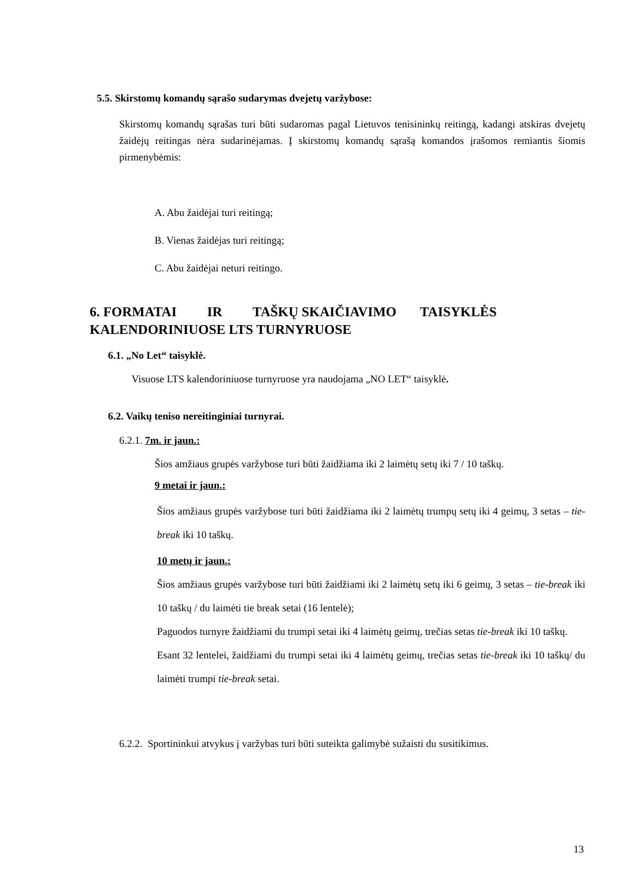5.5. Skirstomų komandų sąrašo sudarymas dvejetų varžybose:
Skirstomų komandų sąrašas turi būti sudaromas pagal Lietuvos tenisininkų reitingą, kadangi atskiras dvejetų žaidėjų reitingas nėra sudarinėjamas. Į skirstomų komandų sąrašą komandos įrašomos remiantis šiomis pirmenybėmis:
A. Abu žaidėjai turi reitingą;
B. Vienas žaidėjas turi reitingą;
C. Abu žaidėjai neturi reitingo.
6. FORMATAI IR TAŠKŲ SKAIČIAVIMO TAISYKLĖS
KALENDORINIUOSE LTS TURNYRUOSE
6.1. „No Let“ taisyklė.
Visuose LTS kalendoriniuose turnyruose yra naudojama „NO LET“ taisyklė.
6.2. Vaikų teniso nereitinginiai turnyrai.
6.2.1. 7m. ir jaun.:
Šios amžiaus grupės varžybose turi būti žaidžiama iki 2 laimėtų setų iki 7 / 10 taškų.
9 metai ir jaun.:
Šios amžiaus grupės varžybose turi būti žaidžiama iki 2 laimėtų trumpų setų iki 4 geimų, 3 setas – tie-break iki 10 taškų.
10 metų ir jaun.:
Šios amžiaus grupės varžybose turi būti žaidžiami iki 2 laimėtų setų iki 6 geimų, 3 setas – tie-break iki 10 taškų / du laimėti tie break setai (16 lentelė);
Paguodos turnyre žaidžiami du trumpi setai iki 4 laimėtų geimų, trečias setas tie-break iki 10 taškų.
Esant 32 lentelei, žaidžiami du trumpi setai iki 4 laimėtų geimų, trečias setas tie-break iki 10 taškų/ du laimėti trumpi tie-break setai.
6.2.2. Sportininkui atvykus į varžybas turi būti suteikta galimybė sužaisti du susitikimus.
13